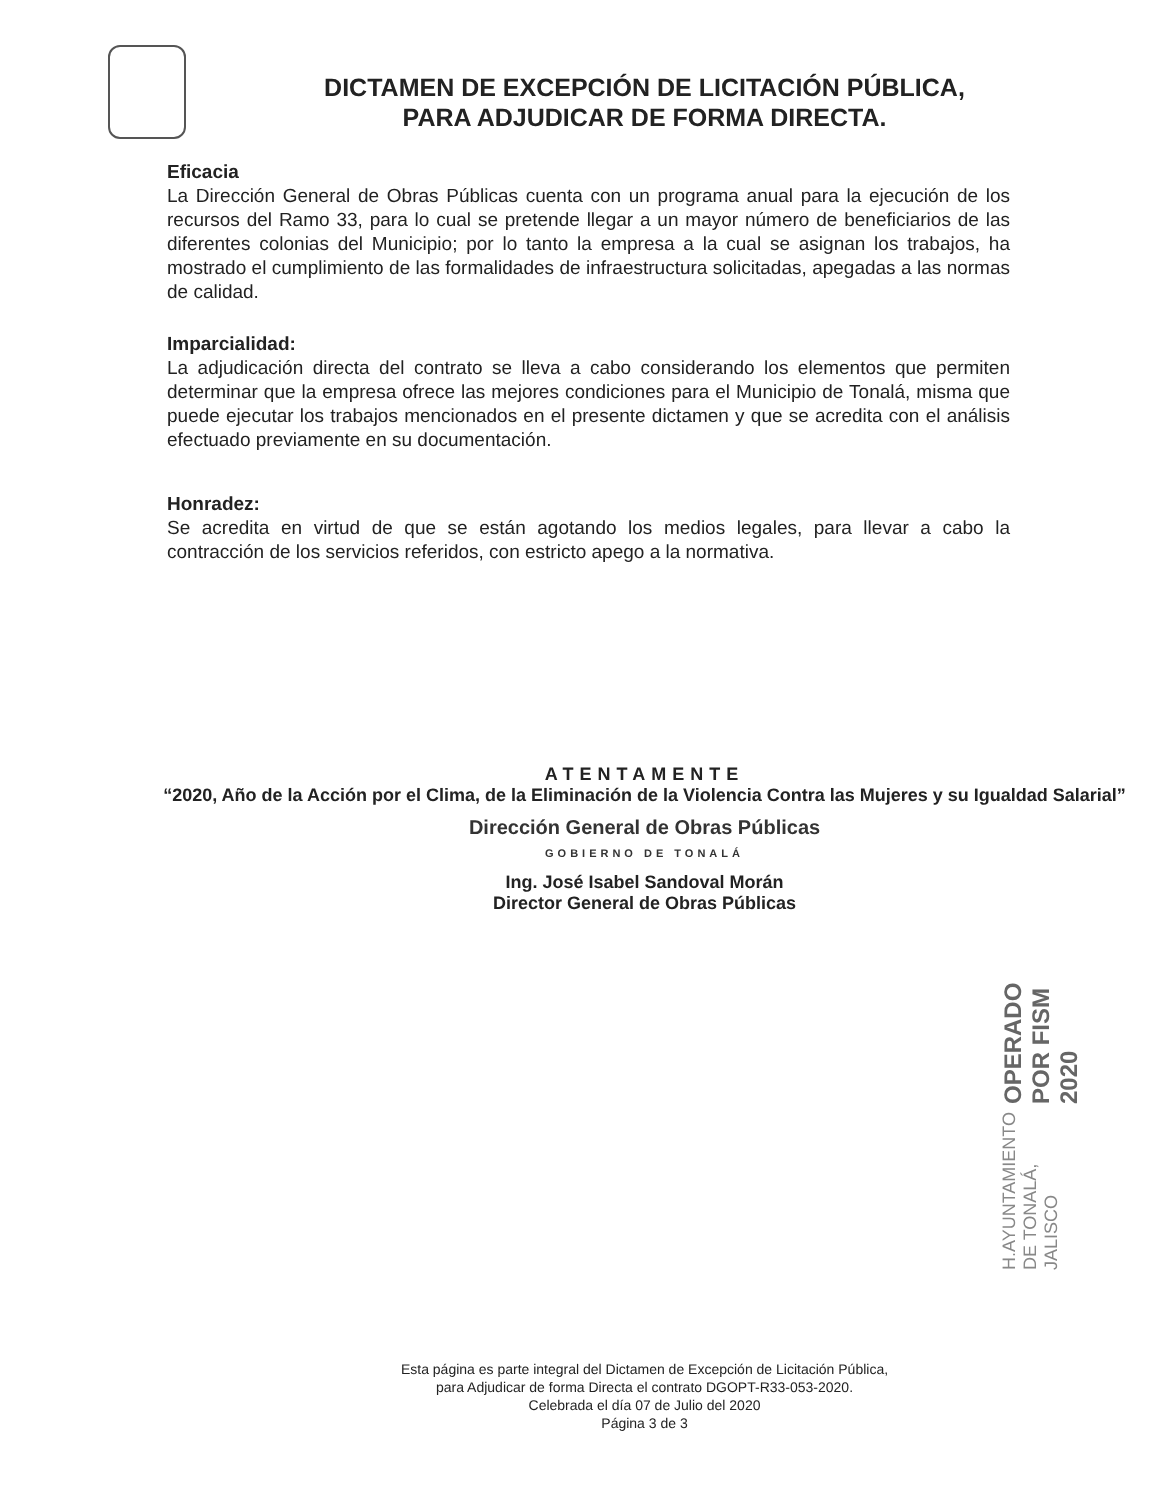DICTAMEN DE EXCEPCIÓN DE LICITACIÓN PÚBLICA,
PARA ADJUDICAR DE FORMA DIRECTA.
Eficacia
La Dirección General de Obras Públicas cuenta con un programa anual para la ejecución de los recursos del Ramo 33, para lo cual se pretende llegar a un mayor número de beneficiarios de las diferentes colonias del Municipio; por lo tanto la empresa a la cual se asignan los trabajos, ha mostrado el cumplimiento de las formalidades de infraestructura solicitadas, apegadas a las normas de calidad.
Imparcialidad:
La adjudicación directa del contrato se lleva a cabo considerando los elementos que permiten determinar que la empresa ofrece las mejores condiciones para el Municipio de Tonalá, misma que puede ejecutar los trabajos mencionados en el presente dictamen y que se acredita con el análisis efectuado previamente en su documentación.
Honradez:
Se acredita en virtud de que se están agotando los medios legales, para llevar a cabo la contracción de los servicios referidos, con estricto apego a la normativa.
ATENTAMENTE
“2020, Año de la Acción por el Clima, de la Eliminación de la Violencia Contra las Mujeres y su Igualdad Salarial”
Dirección General de Obras Públicas
GOBIERNO DE TONALÁ
Ing. José Isabel Sandoval Morán
Director General de Obras Públicas
H.AYUNTAMIENTO DE TONALÁ, JALISCO OPERADO POR FISM 2020
Esta página es parte integral del Dictamen de Excepción de Licitación Pública,
para Adjudicar de forma Directa el contrato DGOPT-R33-053-2020.
Celebrada el día 07 de Julio del 2020
Página 3 de 3